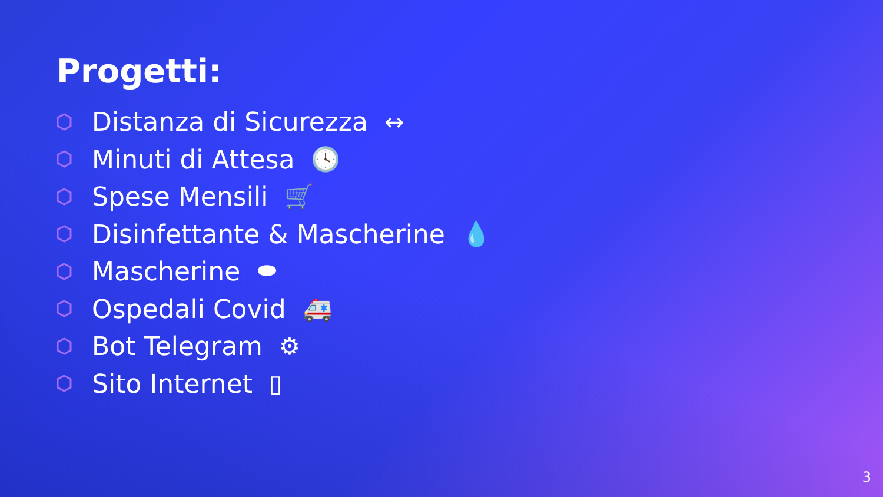Progetti:
Distanza di Sicurezza ↔
Minuti di Attesa 🕓
Spese Mensili 🛒
Disinfettante & Mascherine 💧
Mascherine ⬬
Ospedali Covid 🚑
Bot Telegram ⚙
Sito Internet ▯
3